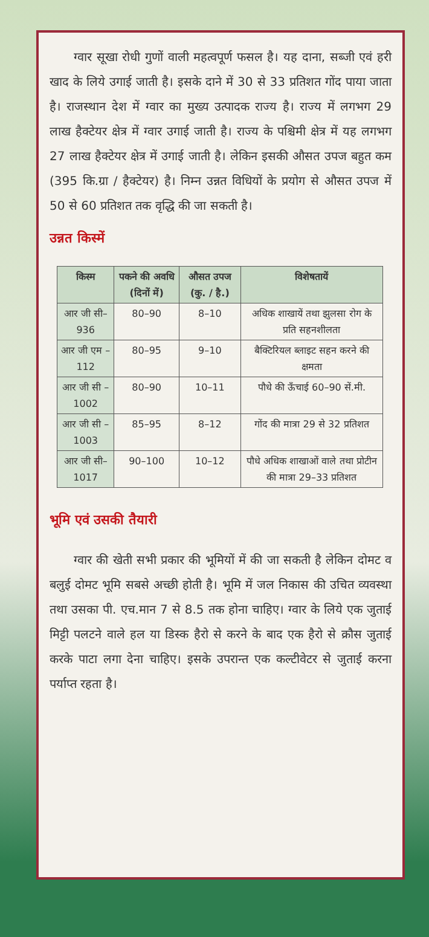ग्वार सूखा रोधी गुणों वाली महत्वपूर्ण फसल है। यह दाना, सब्जी एवं हरी खाद के लिये उगाई जाती है। इसके दाने में 30 से 33 प्रतिशत गोंद पाया जाता है। राजस्थान देश में ग्वार का मुख्य उत्पादक राज्य है। राज्य में लगभग 29 लाख हैक्टेयर क्षेत्र में ग्वार उगाई जाती है। राज्य के पश्चिमी क्षेत्र में यह लगभग 27 लाख हैक्टेयर क्षेत्र में उगाई जाती है। लेकिन इसकी औसत उपज बहुत कम (395 कि.ग्रा / हैक्टेयर) है। निम्न उन्नत विधियों के प्रयोग से औसत उपज में 50 से 60 प्रतिशत तक वृद्धि की जा सकती है।
उन्नत किस्में
| किस्म | पकने की अवधि (दिनों में) | औसत उपज (कु. / है.) | विशेषतायें |
| --- | --- | --- | --- |
| आर जी सी–936 | 80–90 | 8–10 | अधिक शाखायें तथा झुलसा रोग के प्रति सहनशीलता |
| आर जी एम –112 | 80–95 | 9–10 | बैक्टिरियल ब्लाइट सहन करने की क्षमता |
| आर जी सी – 1002 | 80–90 | 10–11 | पौधे की ऊँचाई 60–90 सें.मी. |
| आर जी सी – 1003 | 85–95 | 8–12 | गोंद की मात्रा 29 से 32 प्रतिशत |
| आर जी सी–1017 | 90–100 | 10–12 | पौधे अधिक शाखाओं वाले तथा प्रोटीन की मात्रा 29–33 प्रतिशत |
भूमि एवं उसकी तैयारी
ग्वार की खेती सभी प्रकार की भूमियों में की जा सकती है लेकिन दोमट व बलुई दोमट भूमि सबसे अच्छी होती है। भूमि में जल निकास की उचित व्यवस्था तथा उसका पी. एच.मान 7 से 8.5 तक होना चाहिए। ग्वार के लिये एक जुताई मिट्टी पलटने वाले हल या डिस्क हैरो से करने के बाद एक हैरो से क्रौस जुताई करके पाटा लगा देना चाहिए। इसके उपरान्त एक कल्टीवेटर से जुताई करना पर्याप्त रहता है।